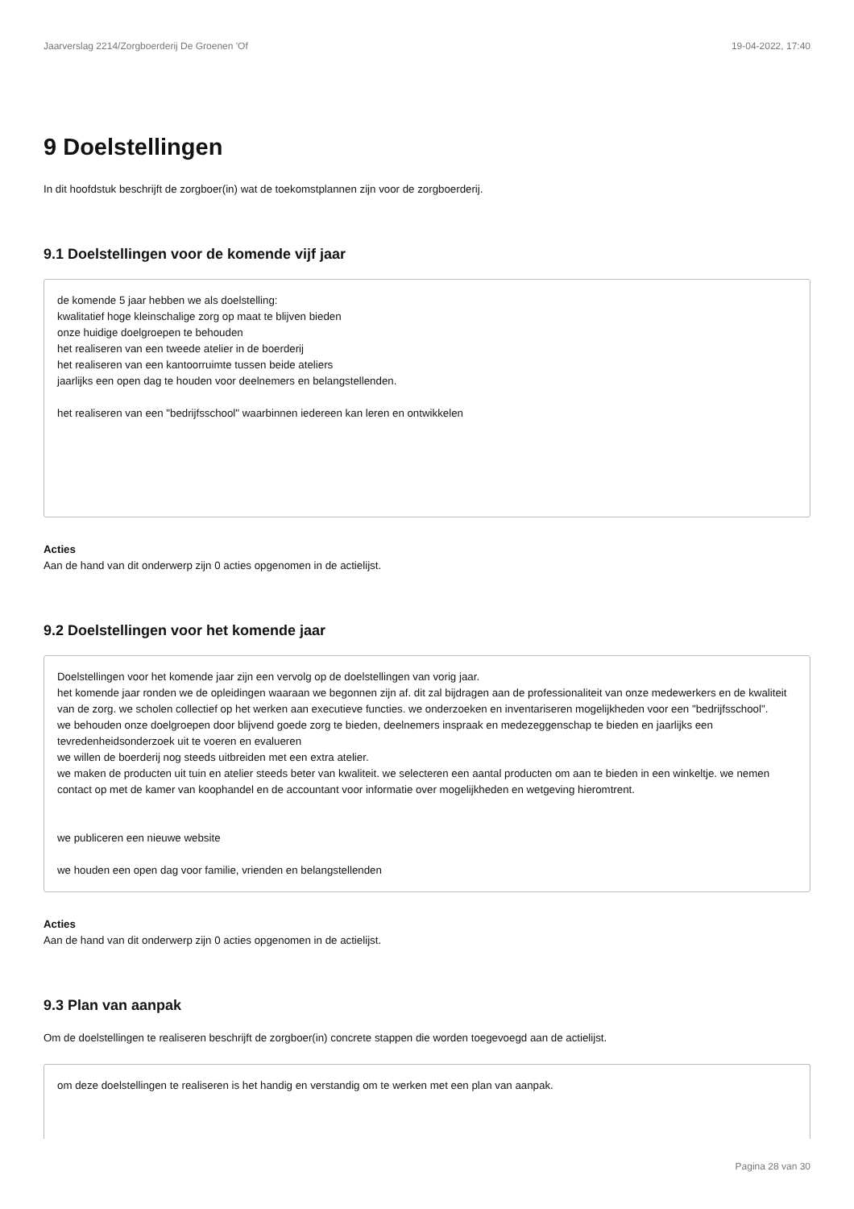Jaarverslag 2214/Zorgboerderij De Groenen 'Of 19-04-2022, 17:40
9 Doelstellingen
In dit hoofdstuk beschrijft de zorgboer(in) wat de toekomstplannen zijn voor de zorgboerderij.
9.1 Doelstellingen voor de komende vijf jaar
de komende 5 jaar hebben we als doelstelling:
kwalitatief hoge kleinschalige zorg op maat te blijven bieden
onze huidige doelgroepen te behouden
het realiseren van een tweede atelier in de boerderij
het realiseren van een kantoorruimte tussen beide ateliers
jaarlijks een open dag te houden voor deelnemers en belangstellenden.
het realiseren van een "bedrijfsschool" waarbinnen iedereen kan leren en ontwikkelen
Acties
Aan de hand van dit onderwerp zijn 0 acties opgenomen in de actielijst.
9.2 Doelstellingen voor het komende jaar
Doelstellingen voor het komende jaar zijn een vervolg op de doelstellingen van vorig jaar.
het komende jaar ronden we de opleidingen waaraan we begonnen zijn af. dit zal bijdragen aan de professionaliteit van onze medewerkers en de kwaliteit van de zorg. we scholen collectief op het werken aan executieve functies. we onderzoeken en inventariseren mogelijkheden voor een "bedrijfsschool".
we behouden onze doelgroepen door blijvend goede zorg te bieden, deelnemers inspraak en medezeggenschap te bieden en jaarlijks een tevredenheidsonderzoek uit te voeren en evalueren
we willen de boerderij nog steeds uitbreiden met een extra atelier.
we maken de producten uit tuin en atelier steeds beter van kwaliteit. we selecteren een aantal producten om aan te bieden in een winkeltje. we nemen contact op met de kamer van koophandel en de accountant voor informatie over mogelijkheden en wetgeving hieromtrent.
we publiceren een nieuwe website
we houden een open dag voor familie, vrienden en belangstellenden
Acties
Aan de hand van dit onderwerp zijn 0 acties opgenomen in de actielijst.
9.3 Plan van aanpak
Om de doelstellingen te realiseren beschrijft de zorgboer(in) concrete stappen die worden toegevoegd aan de actielijst.
om deze doelstellingen te realiseren is het handig en verstandig om te werken met een plan van aanpak.
Pagina 28 van 30